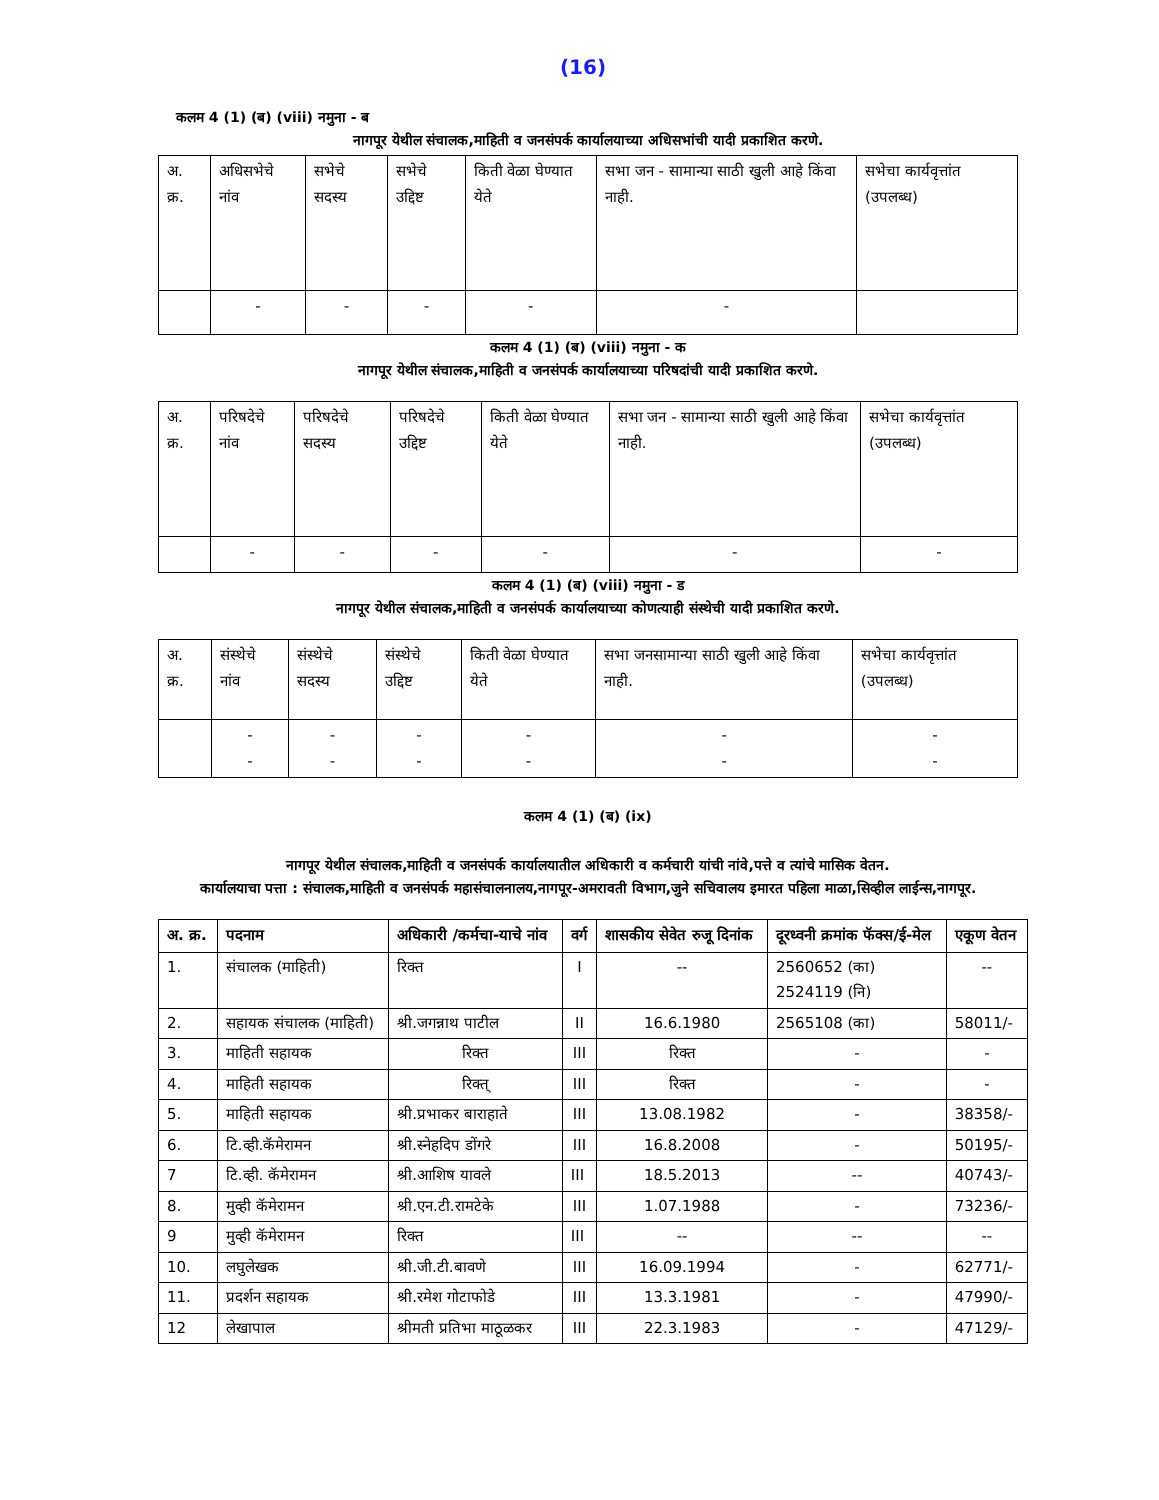(16)
कलम 4 (1) (ब) (viii) नमुना - ब
नागपूर येथील संचालक,माहिती व जनसंपर्क कार्यालयाच्या अधिसभांची यादी प्रकाशित करणे.
| अ. क्र. | अधिसभेचे नांव | सभेचे सदस्य | सभेचे उद्दिष्ट | किती वेळा घेण्यात येते | सभा जन - सामान्या साठी खुली आहे किंवा नाही. | सभेचा कार्यवृत्तांत (उपलब्ध) |
| --- | --- | --- | --- | --- | --- | --- |
| | - | - | - | - | - | |
कलम 4 (1) (ब) (viii) नमुना - क
नागपूर येथील संचालक,माहिती व जनसंपर्क कार्यालयाच्या परिषदांची यादी प्रकाशित करणे.
| अ. क्र. | परिषदेचे नांव | परिषदेचे सदस्य | परिषदेचे उद्दिष्ट | किती वेळा घेण्यात येते | सभा जन - सामान्या साठी खुली आहे किंवा नाही. | सभेचा कार्यवृत्तांत (उपलब्ध) |
| --- | --- | --- | --- | --- | --- | --- |
| | - | - | - | - | - | - |
कलम 4 (1) (ब) (viii) नमुना - ड
नागपूर येथील संचालक,माहिती व जनसंपर्क कार्यालयाच्या कोणत्याही संस्थेची यादी प्रकाशित करणे.
| अ. क्र. | संस्थेचे नांव | संस्थेचे सदस्य | संस्थेचे उद्दिष्ट | किती वेळा घेण्यात येते | सभा जनसामान्या साठी खुली आहे किंवा नाही. | सभेचा कार्यवृत्तांत (उपलब्ध) |
| --- | --- | --- | --- | --- | --- | --- |
| | - - | - - | - - | - - | - - | - - |
कलम 4 (1) (ब) (ix)
नागपूर येथील संचालक,माहिती व जनसंपर्क कार्यालयातील अधिकारी व कर्मचारी यांची नांवे,पत्ते व त्यांचे मासिक वेतन.
कार्यालयाचा पत्ता : संचालक,माहिती व जनसंपर्क महासंचालनालय,नागपूर-अमरावती विभाग,जुने सचिवालय इमारत पहिला माळा,सिव्हील लाईन्स,नागपूर.
| अ. क्र. | पदनाम | अधिकारी /कर्मचा-याचे नांव | वर्ग | शासकीय सेवेत रुजू दिनांक | दूरध्वनी क्रमांक फॅक्स/ई-मेल | एकूण वेतन |
| --- | --- | --- | --- | --- | --- | --- |
| 1. | संचालक (माहिती) | रिक्त | I | -- | 2560652 (का) 2524119 (नि) | -- |
| 2. | सहायक संचालक (माहिती) | श्री.जगन्नाथ पाटील | II | 16.6.1980 | 2565108 (का) | 58011/- |
| 3. | माहिती सहायक | रिक्त | III | रिक्त | - | - |
| 4. | माहिती सहायक | रिक्त् | III | रिक्त | - | - |
| 5. | माहिती सहायक | श्री.प्रभाकर बाराहाते | III | 13.08.1982 | - | 38358/- |
| 6. | टि.व्ही.कॅमेरामन | श्री.स्नेहदिप डोंगरे | III | 16.8.2008 | - | 50195/- |
| 7 | टि.व्ही. कॅमेरामन | श्री.आशिष यावले | III | 18.5.2013 | -- | 40743/- |
| 8. | मुव्ही कॅमेरामन | श्री.एन.टी.रामटेके | III | 1.07.1988 | - | 73236/- |
| 9 | मुव्ही कॅमेरामन | रिक्त | III | -- | -- | -- |
| 10. | लघुलेखक | श्री.जी.टी.बावणे | III | 16.09.1994 | - | 62771/- |
| 11. | प्रदर्शन सहायक | श्री.रमेश गोटाफोडे | III | 13.3.1981 | - | 47990/- |
| 12 | लेखापाल | श्रीमती प्रतिभा माठूळकर | III | 22.3.1983 | - | 47129/- |